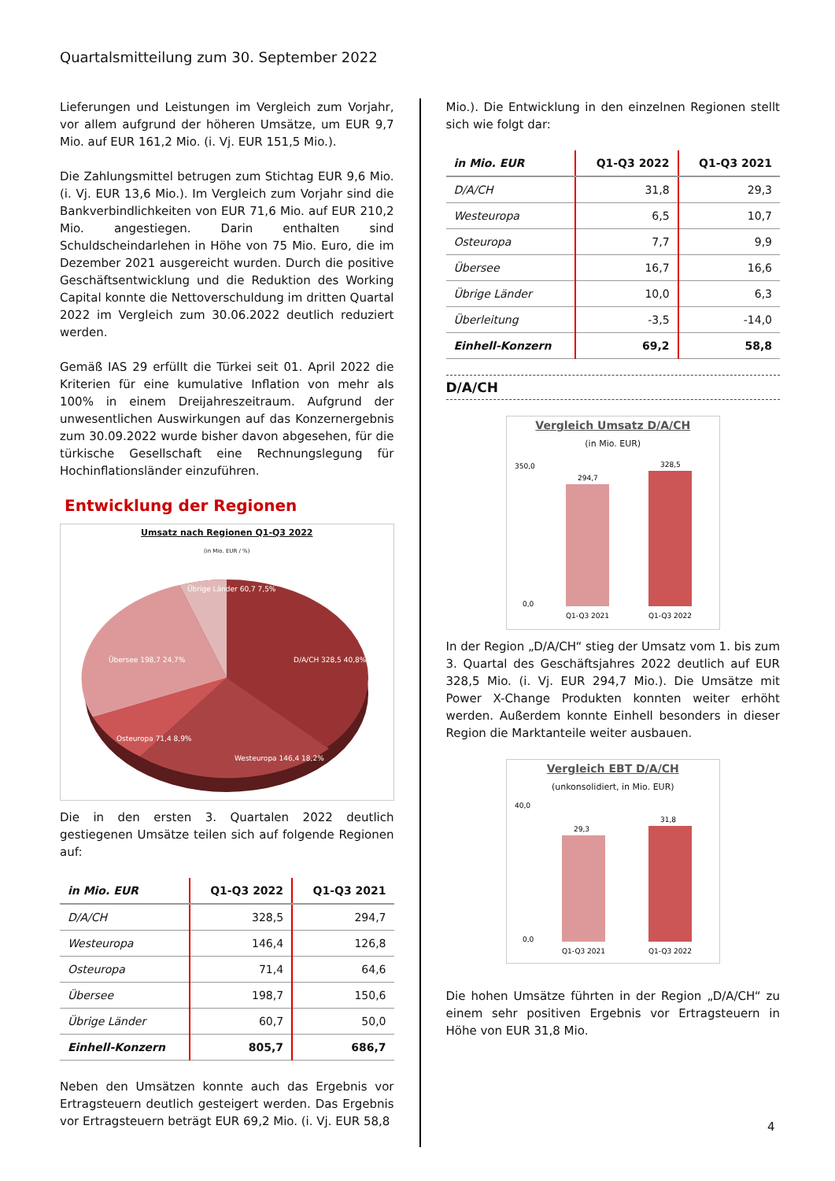Quartalsmitteilung zum 30. September 2022
Lieferungen und Leistungen im Vergleich zum Vorjahr, vor allem aufgrund der höheren Umsätze, um EUR 9,7 Mio. auf EUR 161,2 Mio. (i. Vj. EUR 151,5 Mio.).
Die Zahlungsmittel betrugen zum Stichtag EUR 9,6 Mio. (i. Vj. EUR 13,6 Mio.). Im Vergleich zum Vorjahr sind die Bankverbindlichkeiten von EUR 71,6 Mio. auf EUR 210,2 Mio. angestiegen. Darin enthalten sind Schuldscheindarlehen in Höhe von 75 Mio. Euro, die im Dezember 2021 ausgereicht wurden. Durch die positive Geschäftsentwicklung und die Reduktion des Working Capital konnte die Nettoverschuldung im dritten Quartal 2022 im Vergleich zum 30.06.2022 deutlich reduziert werden.
Gemäß IAS 29 erfüllt die Türkei seit 01. April 2022 die Kriterien für eine kumulative Inflation von mehr als 100% in einem Dreijahreszeitraum. Aufgrund der unwesentlichen Auswirkungen auf das Konzernergebnis zum 30.09.2022 wurde bisher davon abgesehen, für die türkische Gesellschaft eine Rechnungslegung für Hochinflationsländer einzuführen.
Entwicklung der Regionen
Umsatz nach Regionen Q1-Q3 2022
(in Mio. EUR / %)
Übrige Länder 60,7 7,5%
Übersee 198,7 24,7%
D/A/CH 328,5 40,8%
Osteuropa 71,4 8,9%
Westeuropa 146,4 18,2%
Die in den ersten 3. Quartalen 2022 deutlich gestiegenen Umsätze teilen sich auf folgende Regionen auf:
| in Mio. EUR | Q1-Q3 2022 | Q1-Q3 2021 |
| --- | --- | --- |
| D/A/CH | 328,5 | 294,7 |
| Westeuropa | 146,4 | 126,8 |
| Osteuropa | 71,4 | 64,6 |
| Übersee | 198,7 | 150,6 |
| Übrige Länder | 60,7 | 50,0 |
| Einhell-Konzern | 805,7 | 686,7 |
Neben den Umsätzen konnte auch das Ergebnis vor Ertragsteuern deutlich gesteigert werden. Das Ergebnis vor Ertragsteuern beträgt EUR 69,2 Mio. (i. Vj. EUR 58,8
Mio.). Die Entwicklung in den einzelnen Regionen stellt sich wie folgt dar:
| in Mio. EUR | Q1-Q3 2022 | Q1-Q3 2021 |
| --- | --- | --- |
| D/A/CH | 31,8 | 29,3 |
| Westeuropa | 6,5 | 10,7 |
| Osteuropa | 7,7 | 9,9 |
| Übersee | 16,7 | 16,6 |
| Übrige Länder | 10,0 | 6,3 |
| Überleitung | -3,5 | -14,0 |
| Einhell-Konzern | 69,2 | 58,8 |
D/A/CH
Vergleich Umsatz D/A/CH
(in Mio. EUR)
294,7
328,5
Q1-Q3 2021
Q1-Q3 2022
350,0
0,0
In der Region „D/A/CH“ stieg der Umsatz vom 1. bis zum 3. Quartal des Geschäftsjahres 2022 deutlich auf EUR 328,5 Mio. (i. Vj. EUR 294,7 Mio.). Die Umsätze mit Power X-Change Produkten konnten weiter erhöht werden. Außerdem konnte Einhell besonders in dieser Region die Marktanteile weiter ausbauen.
Vergleich EBT D/A/CH
(unkonsolidiert, in Mio. EUR)
29,3
31,8
Q1-Q3 2021
Q1-Q3 2022
40,0
0,0
Die hohen Umsätze führten in der Region „D/A/CH“ zu einem sehr positiven Ergebnis vor Ertragsteuern in Höhe von EUR 31,8 Mio.
4